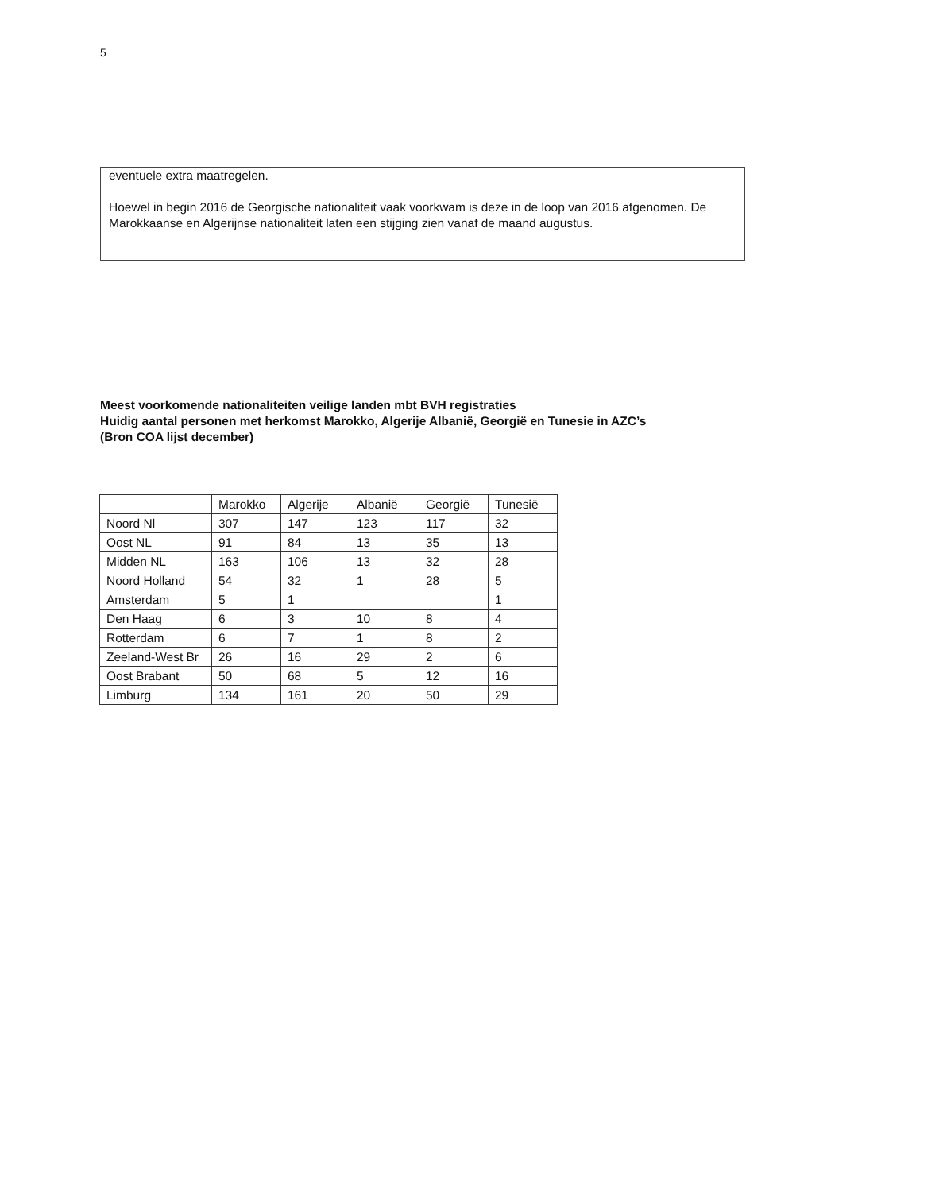5
eventuele extra maatregelen.
Hoewel in begin 2016 de Georgische nationaliteit vaak voorkwam is deze in de loop van 2016 afgenomen. De Marokkaanse en Algerijnse nationaliteit laten een stijging zien vanaf de maand augustus.
Meest voorkomende nationaliteiten veilige landen mbt BVH registraties
Huidig aantal personen met herkomst Marokko, Algerije Albanië, Georgië en Tunesie in AZC’s
(Bron COA lijst december)
| | Marokko | Algerije | Albanië | Georgië | Tunesië |
| --- | --- | --- | --- | --- | --- |
| Noord Nl | 307 | 147 | 123 | 117 | 32 |
| Oost NL | 91 | 84 | 13 | 35 | 13 |
| Midden NL | 163 | 106 | 13 | 32 | 28 |
| Noord Holland | 54 | 32 | 1 | 28 | 5 |
| Amsterdam | 5 | 1 | | | 1 |
| Den Haag | 6 | 3 | 10 | 8 | 4 |
| Rotterdam | 6 | 7 | 1 | 8 | 2 |
| Zeeland-West Br | 26 | 16 | 29 | 2 | 6 |
| Oost Brabant | 50 | 68 | 5 | 12 | 16 |
| Limburg | 134 | 161 | 20 | 50 | 29 |